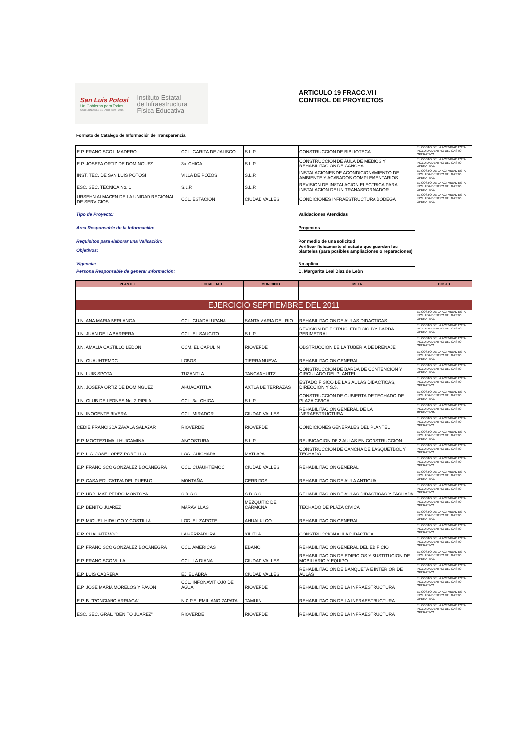San Luis Potosí
Un Gobierno para Todos
GOBIERNO DEL ESTADO 2009 - 2015
Instituto Estatal
de Infraestructura
Física Educativa
ARTICULO 19 FRACC.VIII
CONTROL DE PROYECTOS
Formato de Catalogo de Información de Transparencia
| E.P. FRANCISCO I. MADERO | COL. GARITA DE JALISCO | S.L.P. | CONSTRUCCION DE BIBLIOTECA | EL COSTO DE LA ACTIVIDAD ESTA INCLUIDA DENTRO DEL GASTO OPERATIVO. |
| E.P. JOSEFA ORTIZ DE DOMINGUEZ | 3a. CHICA | S.L.P. | CONSTRUCCION DE AULA DE MEDIOS Y REHABILITACION DE CANCHA | EL COSTO DE LA ACTIVIDAD ESTA INCLUIDA DENTRO DEL GASTO OPERATIVO. |
| INST. TEC. DE SAN LUIS POTOSI | VILLA DE POZOS | S.L.P. | INSTALACIONES DE ACONDICIONAMIENTO DE AMBIENTE Y ACABADOS COMPLEMENTARIOS | EL COSTO DE LA ACTIVIDAD ESTA INCLUIDA DENTRO DEL GASTO OPERATIVO. |
| ESC. SEC. TECNICA No. 1 | S.L.P. | S.L.P. | REVISION DE INSTALACION ELECTRICA PARA INSTALACION DE UN TRANASFORMADOR. | EL COSTO DE LA ACTIVIDAD ESTA INCLUIDA DENTRO DEL GASTO OPERATIVO. |
| URSEHN ALMACEN DE LA UNIDAD REGIONAL DE SERVICIOS | COL. ESTACION | CIUDAD VALLES | CONDICIONES INFRAESTRUCTURA BODEGA | EL COSTO DE LA ACTIVIDAD ESTA INCLUIDA DENTRO DEL GASTO OPERATIVO. |
Tipo de Proyecto: Validaciones Atendidas
Area Responsable de la Información: Proyectos
Requisitos para elaborar una Validación: Por medio de una solicitud
Objetivos:
Verificar fisicamente el estado que guardan los planteles (para posibles ampliaciones o reparaciones)
Vigencia: No aplica
Persona Responsable de generar información: C. Margarita Leal Diaz de Leòn
| PLANTEL | LOCALIDAD | MUNICIPIO | META | COSTO |
| --- | --- | --- | --- | --- |
| EJERCICIO SEPTIEMBRE DEL 2011 | | | | |
| J.N. ANA MARIA BERLANGA | COL. GUADALUPANA | SANTA MARIA DEL RIO | REHABILITACION DE AULAS DIDACTICAS | EL COSTO DE LA ACTIVIDAD ESTA INCLUIDA DENTRO DEL GASTO OPERATIVO. |
| J.N. JUAN DE LA BARRERA | COL. EL SAUCITO | S.L.P. | REVISION DE ESTRUC. EDIFICIO B Y BARDA PERIMETRAL | EL COSTO DE LA ACTIVIDAD ESTA INCLUIDA DENTRO DEL GASTO OPERATIVO. |
| J.N. AMALIA CASTILLO LEDON | COM. EL CAPULIN | RIOVERDE | OBSTRUCCION DE LA TUBERIA DE DRENAJE | EL COSTO DE LA ACTIVIDAD ESTA INCLUIDA DENTRO DEL GASTO OPERATIVO. |
| J.N. CUAUHTEMOC | LOBOS | TIERRA NUEVA | REHABILITACION GENERAL | EL COSTO DE LA ACTIVIDAD ESTA INCLUIDA DENTRO DEL GASTO OPERATIVO. |
| J.N. LUIS SPOTA | TUZANTLA | TANCANHUITZ | CONSTRUCCION DE BARDA DE CONTENCION Y CIRCULADO DEL PLANTEL | EL COSTO DE LA ACTIVIDAD ESTA INCLUIDA DENTRO DEL GASTO OPERATIVO. |
| J.N. JOSEFA ORTIZ DE DOMINGUEZ | AHUACATITLA | AXTLA DE TERRAZAS | ESTADO FISICO DE LAS AULAS DIDACTICAS, DIRECCION Y S.S. | EL COSTO DE LA ACTIVIDAD ESTA INCLUIDA DENTRO DEL GASTO OPERATIVO. |
| J.N. CLUB DE LEONES No. 2 PIPILA | COL. 3a. CHICA | S.L.P. | CONSTRUCCION DE CUBIERTA DE TECHADO DE PLAZA CIVICA | EL COSTO DE LA ACTIVIDAD ESTA INCLUIDA DENTRO DEL GASTO OPERATIVO. |
| J.N. INOCENTE RIVERA | COL. MIRADOR | CIUDAD VALLES | REHABILITACION GENERAL DE LA INFRAESTRUCTURA | EL COSTO DE LA ACTIVIDAD ESTA INCLUIDA DENTRO DEL GASTO OPERATIVO. |
| CEDIE FRANCISCA ZAVALA SALAZAR | RIOVERDE | RIOVERDE | CONDICIONES GENERALES DEL PLANTEL | EL COSTO DE LA ACTIVIDAD ESTA INCLUIDA DENTRO DEL GASTO OPERATIVO. |
| E.P. MOCTEZUMA ILHUICAMINA | ANGOSTURA | S.L.P. | REUBICACION DE 2 AULAS EN CONSTRUCCION | EL COSTO DE LA ACTIVIDAD ESTA INCLUIDA DENTRO DEL GASTO OPERATIVO. |
| E.P. LIC. JOSE LOPEZ PORTILLO | LOC. CUICHAPA | MATLAPA | CONSTRUCCION DE CANCHA DE BASQUETBOL Y TECHADO | EL COSTO DE LA ACTIVIDAD ESTA INCLUIDA DENTRO DEL GASTO OPERATIVO. |
| E.P. FRANCISCO GONZALEZ BOCANEGRA | COL. CUAUHTEMOC | CIUDAD VALLES | REHABILITACION GENERAL | EL COSTO DE LA ACTIVIDAD ESTA INCLUIDA DENTRO DEL GASTO OPERATIVO. |
| E.P. CASA EDUCATIVA DEL PUEBLO | MONTAÑA | CERRITOS | REHABILITACION DE AULA ANTIGUA | EL COSTO DE LA ACTIVIDAD ESTA INCLUIDA DENTRO DEL GASTO OPERATIVO. |
| E.P. URB. MAT. PEDRO MONTOYA | S.D.G.S. | S.D.G.S. | REHABILITACION DE AULAS DIDACTICAS Y FACHADA | EL COSTO DE LA ACTIVIDAD ESTA INCLUIDA DENTRO DEL GASTO OPERATIVO. |
| E.P. BENITO JUAREZ | MARAVILLAS | MEZQUITIC DE CARMONA | TECHADO DE PLAZA CIVICA | EL COSTO DE LA ACTIVIDAD ESTA INCLUIDA DENTRO DEL GASTO OPERATIVO. |
| E.P. MIGUEL HIDALGO Y COSTILLA | LOC. EL ZAPOTE | AHUALULCO | REHABILITACION GENERAL | EL COSTO DE LA ACTIVIDAD ESTA INCLUIDA DENTRO DEL GASTO OPERATIVO. |
| E.P. CUAUHTEMOC | LA HERRADURA | XILITLA | CONSTRUCCION AULA DIDACTICA | EL COSTO DE LA ACTIVIDAD ESTA INCLUIDA DENTRO DEL GASTO OPERATIVO. |
| E.P. FRANCISCO GONZALEZ BOCANEGRA | COL. AMERICAS | EBANO | REHABILITACION GENERAL DEL EDIFICIO | EL COSTO DE LA ACTIVIDAD ESTA INCLUIDA DENTRO DEL GASTO OPERATIVO. |
| E.P. FRANCISCO VILLA | COL. LA DIANA | CIUDAD VALLES | REHABILITACION DE EDIFICIOS Y SUSTITUCION DE MOBILIARIO Y EQUIPO | EL COSTO DE LA ACTIVIDAD ESTA INCLUIDA DENTRO DEL GASTO OPERATIVO. |
| E.P. LUIS CABRERA | EJ. EL ABRA | CIUDAD VALLES | REHABILITACION DE BANQUETA E INTERIOR DE AULAS | EL COSTO DE LA ACTIVIDAD ESTA INCLUIDA DENTRO DEL GASTO OPERATIVO. |
| E.P. JOSE MARIA MORELOS Y PAVON | COL. INFONAVIT OJO DE AGUA | RIOVERDE | REHABILITACION DE LA INFRAESTRUCTURA | EL COSTO DE LA ACTIVIDAD ESTA INCLUIDA DENTRO DEL GASTO OPERATIVO. |
| E.P. B. "PONCIANO ARRIAGA" | N.C.P.E. EMILIANO ZAPATA | TAMUIN | REHABILITACION DE LA INFRAESTRUCTURA | EL COSTO DE LA ACTIVIDAD ESTA INCLUIDA DENTRO DEL GASTO OPERATIVO. |
| ESC. SEC. GRAL. "BENITO JUAREZ" | RIOVERDE | RIOVERDE | REHABILITACION DE LA INFRAESTRUCTURA | EL COSTO DE LA ACTIVIDAD ESTA INCLUIDA DENTRO DEL GASTO OPERATIVO. |